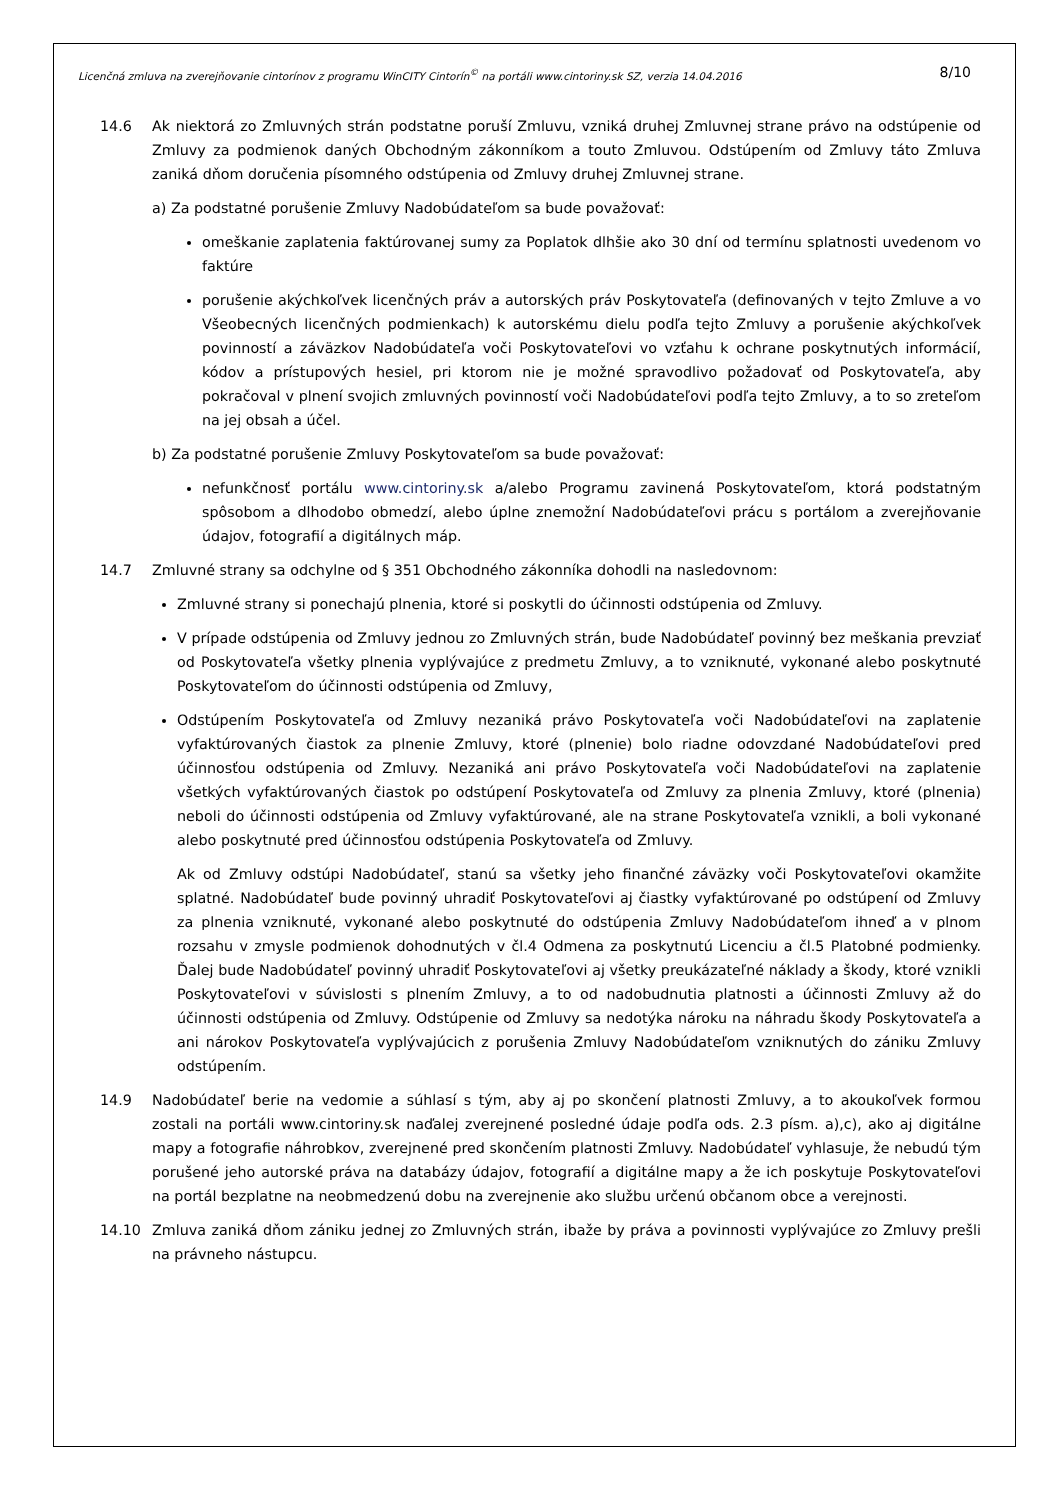Licenčná zmluva na zverejňovanie cintorínov z programu WinCITY Cintorín<sup>©</sup> na portáli www.cintoriny.sk SZ, verzia 14.04.2016 8/10
14.6 Ak niektorá zo Zmluvných strán podstatne poruší Zmluvu, vzniká druhej Zmluvnej strane právo na odstúpenie od Zmluvy za podmienok daných Obchodným zákonníkom a touto Zmluvou. Odstúpením od Zmluvy táto Zmluva zaniká dňom doručenia písomného odstúpenia od Zmluvy druhej Zmluvnej strane.
a) Za podstatné porušenie Zmluvy Nadobúdateľom sa bude považovať:
omeškanie zaplatenia faktúrovanej sumy za Poplatok dlhšie ako 30 dní od termínu splatnosti uvedenom vo faktúre
porušenie akýchkoľvek licenčných práv a autorských práv Poskytovateľa (definovaných v tejto Zmluve a vo Všeobecných licenčných podmienkach) k autorskému dielu podľa tejto Zmluvy a porušenie akýchkoľvek povinností a záväzkov Nadobúdateľa voči Poskytovateľovi vo vzťahu k ochrane poskytnutých informácií, kódov a prístupových hesiel, pri ktorom nie je možné spravodlivo požadovať od Poskytovateľa, aby pokračoval v plnení svojich zmluvných povinností voči Nadobúdateľovi podľa tejto Zmluvy, a to so zreteľom na jej obsah a účel.
b) Za podstatné porušenie Zmluvy Poskytovateľom sa bude považovať:
nefunkčnosť portálu www.cintoriny.sk a/alebo Programu zavinená Poskytovateľom, ktorá podstatným spôsobom a dlhodobo obmedzí, alebo úplne znemožní Nadobúdateľovi prácu s portálom a zverejňovanie údajov, fotografií a digitálnych máp.
14.7 Zmluvné strany sa odchylne od § 351 Obchodného zákonníka dohodli na nasledovnom:
Zmluvné strany si ponechajú plnenia, ktoré si poskytli do účinnosti odstúpenia od Zmluvy.
V prípade odstúpenia od Zmluvy jednou zo Zmluvných strán, bude Nadobúdateľ povinný bez meškania prevziať od Poskytovateľa všetky plnenia vyplývajúce z predmetu Zmluvy, a to vzniknuté, vykonané alebo poskytnuté Poskytovateľom do účinnosti odstúpenia od Zmluvy,
Odstúpením Poskytovateľa od Zmluvy nezaniká právo Poskytovateľa voči Nadobúdateľovi na zaplatenie vyfaktúrovaných čiastok za plnenie Zmluvy, ktoré (plnenie) bolo riadne odovzdané Nadobúdateľovi pred účinnosťou odstúpenia od Zmluvy. Nezaniká ani právo Poskytovateľa voči Nadobúdateľovi na zaplatenie všetkých vyfaktúrovaných čiastok po odstúpení Poskytovateľa od Zmluvy za plnenia Zmluvy, ktoré (plnenia) neboli do účinnosti odstúpenia od Zmluvy vyfaktúrované, ale na strane Poskytovateľa vznikli, a boli vykonané alebo poskytnuté pred účinnosťou odstúpenia Poskytovateľa od Zmluvy.
Ak od Zmluvy odstúpi Nadobúdateľ, stanú sa všetky jeho finančné záväzky voči Poskytovateľovi okamžite splatné. Nadobúdateľ bude povinný uhradiť Poskytovateľovi aj čiastky vyfaktúrované po odstúpení od Zmluvy za plnenia vzniknuté, vykonané alebo poskytnuté do odstúpenia Zmluvy Nadobúdateľom ihneď a v plnom rozsahu v zmysle podmienok dohodnutých v čl.4 Odmena za poskytnutú Licenciu a čl.5 Platobné podmienky. Ďalej bude Nadobúdateľ povinný uhradiť Poskytovateľovi aj všetky preukázateľné náklady a škody, ktoré vznikli Poskytovateľovi v súvislosti s plnením Zmluvy, a to od nadobudnutia platnosti a účinnosti Zmluvy až do účinnosti odstúpenia od Zmluvy. Odstúpenie od Zmluvy sa nedotýka nároku na náhradu škody Poskytovateľa a ani nárokov Poskytovateľa vyplývajúcich z porušenia Zmluvy Nadobúdateľom vzniknutých do zániku Zmluvy odstúpením.
14.9 Nadobúdateľ berie na vedomie a súhlasí s tým, aby aj po skončení platnosti Zmluvy, a to akoukoľvek formou zostali na portáli www.cintoriny.sk naďalej zverejnené posledné údaje podľa ods. 2.3 písm. a),c), ako aj digitálne mapy a fotografie náhrobkov, zverejnené pred skončením platnosti Zmluvy. Nadobúdateľ vyhlasuje, že nebudú tým porušené jeho autorské práva na databázy údajov, fotografií a digitálne mapy a že ich poskytuje Poskytovateľovi na portál bezplatne na neobmedzenú dobu na zverejnenie ako službu určenú občanom obce a verejnosti.
14.10 Zmluva zaniká dňom zániku jednej zo Zmluvných strán, ibaže by práva a povinnosti vyplývajúce zo Zmluvy prešli na právneho nástupcu.